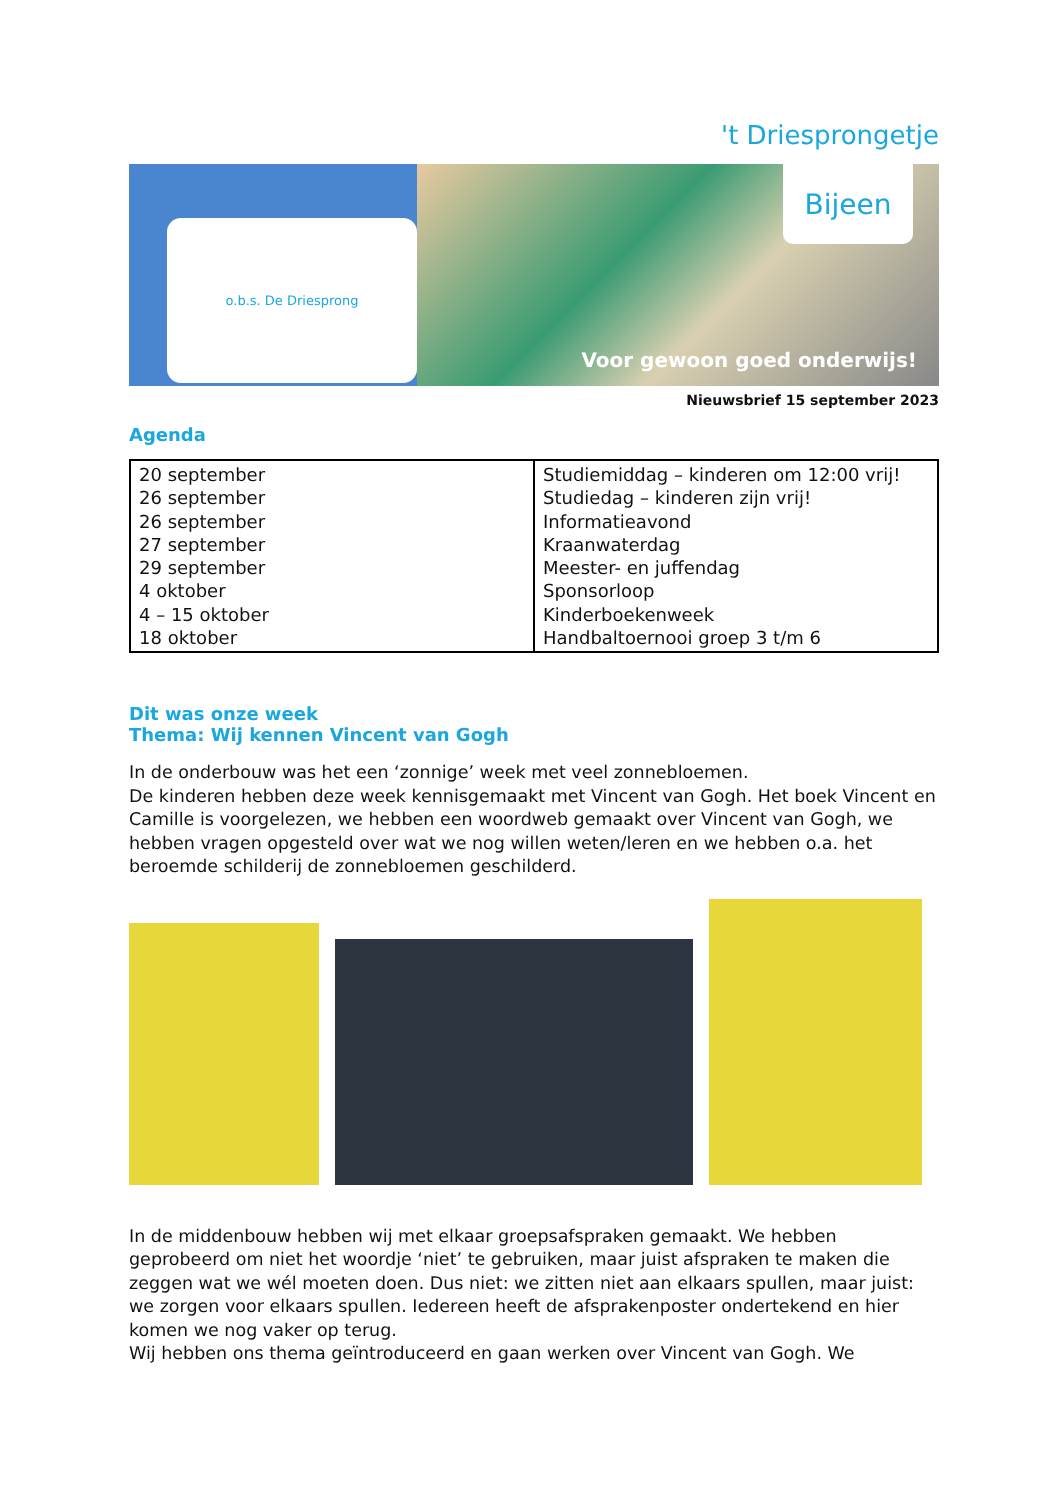't Driesprongetje
o.b.s. De Driesprong
Voor gewoon goed onderwijs!
Bijeen
Nieuwsbrief 15 september 2023
Agenda
| 20 september 26 september 26 september 27 september 29 september 4 oktober 4 – 15 oktober 18 oktober | Studiemiddag – kinderen om 12:00 vrij! Studiedag – kinderen zijn vrij! Informatieavond Kraanwaterdag Meester- en juffendag Sponsorloop Kinderboekenweek Handbaltoernooi groep 3 t/m 6 |
Dit was onze week
Thema: Wij kennen Vincent van Gogh
In de onderbouw was het een ‘zonnige’ week met veel zonnebloemen.
De kinderen hebben deze week kennisgemaakt met Vincent van Gogh. Het boek Vincent en Camille is voorgelezen, we hebben een woordweb gemaakt over Vincent van Gogh, we hebben vragen opgesteld over wat we nog willen weten/leren en we hebben o.a. het beroemde schilderij de zonnebloemen geschilderd.
In de middenbouw hebben wij met elkaar groepsafspraken gemaakt. We hebben geprobeerd om niet het woordje ‘niet’ te gebruiken, maar juist afspraken te maken die zeggen wat we wél moeten doen. Dus niet: we zitten niet aan elkaars spullen, maar juist: we zorgen voor elkaars spullen. Iedereen heeft de afsprakenposter ondertekend en hier komen we nog vaker op terug.
Wij hebben ons thema geïntroduceerd en gaan werken over Vincent van Gogh. We